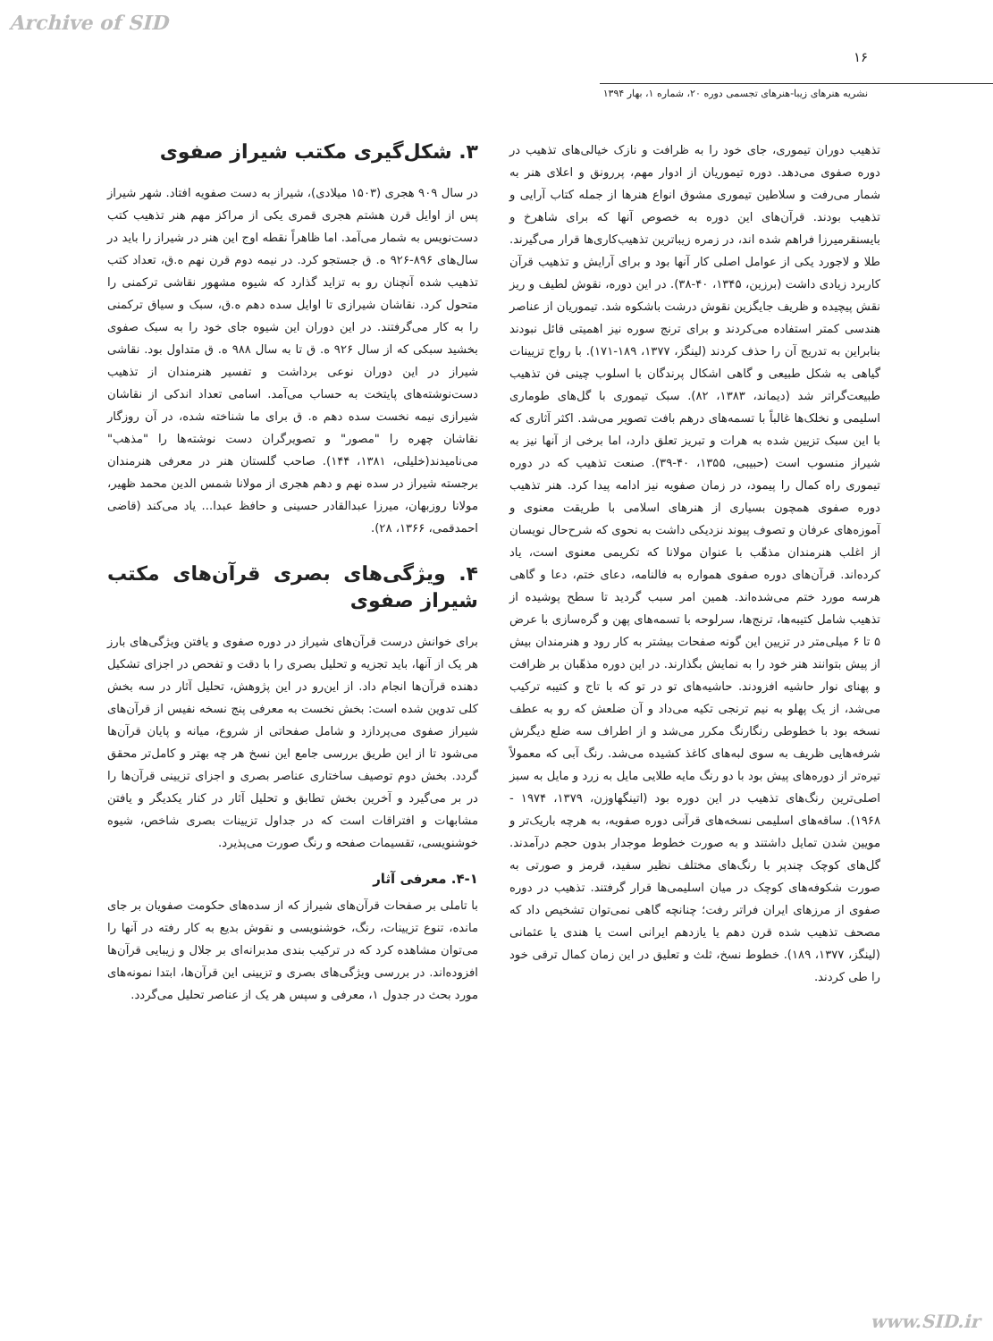Archive of SID
۱۶
نشریه هنرهای زیبا-هنرهای تجسمی دوره ۲۰، شماره ۱، بهار ۱۳۹۴
تذهیب دوران تیموری، جای خود را به ظرافت و نازک خیالی‌های تذهیب در دوره صفوی می‌دهد. دوره تیموریان از ادوار مهم، پررونق و اعلای هنر به شمار می‌رفت و سلاطین تیموری مشوق انواع هنرها از جمله کتاب آرایی و تذهیب بودند. قرآن‌های این دوره به خصوص آنها که برای شاهرخ و بایسنقرمیرزا فراهم شده اند، در زمره زیباترین تذهیب‌کاری‌ها قرار می‌گیرند. طلا و لاجورد یکی از عوامل اصلی کار آنها بود و برای آرایش و تذهیب قرآن کاربرد زیادی داشت (برزین، ۱۳۴۵، ۴۰-۳۸). در این دوره، نقوش لطیف و ریز نقش پیچیده و ظریف جایگزین نقوش درشت باشکوه شد. تیموریان از عناصر هندسی کمتر استفاده می‌کردند و برای ترنج سوره نیز اهمیتی قائل نبودند بنابراین به تدریج آن را حذف کردند (لینگز، ۱۳۷۷، ۱۸۹-۱۷۱). با رواج تزیینات گیاهی به شکل طبیعی و گاهی اشکال پرندگان با اسلوب چینی فن تذهیب طبیعت‌گراتر شد (دیماند، ۱۳۸۳، ۸۲). سبک تیموری با گل‌های طوماری اسلیمی و نخلک‌ها غالباً با تسمه‌های درهم بافت تصویر می‌شد. اکثر آثاری که با این سبک تزیین شده به هرات و تبریز تعلق دارد، اما برخی از آنها نیز به شیراز منسوب است (حبیبی، ۱۳۵۵، ۴۰-۳۹). صنعت تذهیب که در دوره تیموری راه کمال را پیمود، در زمان صفویه نیز ادامه پیدا کرد. هنر تذهیب دوره صفوی همچون بسیاری از هنرهای اسلامی با طریقت معنوی و آموزه‌های عرفان و تصوف پیوند نزدیکی داشت به نحوی که شرح‌حال نویسان از اغلب هنرمندان مذهّب با عنوان مولانا که تکریمی معنوی است، یاد کرده‌اند. قرآن‌های دوره صفوی همواره به فالنامه، دعای ختم، دعا و گاهی هرسه مورد ختم می‌شده‌اند. همین امر سبب گردید تا سطح پوشیده از تذهیب شامل کتیبه‌ها، ترنج‌ها، سرلوحه با تسمه‌های پهن و گره‌سازی با عرض ۵ تا ۶ میلی‌متر در تزیین این گونه صفحات بیشتر به کار رود و هنرمندان بیش از پیش بتوانند هنر خود را به نمایش بگذارند. در این دوره مذهّبان بر ظرافت و پهنای نوار حاشیه افزودند. حاشیه‌های تو در تو که با تاج و کتیبه ترکیب می‌شد، از یک پهلو به نیم ترنجی تکیه می‌داد و آن ضلعش که رو به عطف نسخه بود با خطوطی رنگارنگ مکرر می‌شد و از اطراف سه ضلع دیگرش شرفه‌هایی ظریف به سوی لبه‌های کاغذ کشیده می‌شد. رنگ آبی که معمولاً تیره‌تر از دوره‌های پیش بود با دو رنگ مایه طلایی مایل به زرد و مایل به سبز اصلی‌ترین رنگ‌های تذهیب در این دوره بود (اتینگهاوزن، ۱۳۷۹، ۱۹۷۴ - ۱۹۶۸). ساقه‌های اسلیمی نسخه‌های قرآنی دوره صفویه، به هرچه باریک‌تر و مویین شدن تمایل داشتند و به صورت خطوط موجدار بدون حجم درآمدند. گل‌های کوچک چندپر با رنگ‌های مختلف نظیر سفید، قرمز و صورتی به صورت شکوفه‌های کوچک در میان اسلیمی‌ها قرار گرفتند. تذهیب در دوره صفوی از مرزهای ایران فراتر رفت؛ چنانچه گاهی نمی‌توان تشخیص داد که مصحف تذهیب شده قرن دهم یا یازدهم ایرانی است یا هندی یا عثمانی (لینگز، ۱۳۷۷، ۱۸۹). خطوط نسخ، ثلث و تعلیق در این زمان کمال ترقی خود را طی کردند.
۳. شکل‌گیری مکتب شیراز صفوی
در سال ۹۰۹ هجری (۱۵۰۳ میلادی)، شیراز به دست صفویه افتاد. شهر شیراز پس از اوایل قرن هشتم هجری قمری یکی از مراکز مهم هنر تذهیب کتب دست‌نویس به شمار می‌آمد. اما ظاهراً نقطه اوج این هنر در شیراز را باید در سال‌های ۸۹۶-۹۲۶ ه. ق جستجو کرد. در نیمه دوم قرن نهم ه.ق، تعداد کتب تذهیب شده آنچنان رو به تزاید گذارد که شیوه مشهور نقاشی ترکمنی را متحول کرد. نقاشان شیرازی تا اوایل سده دهم ه.ق، سبک و سیاق ترکمنی را به کار می‌گرفتند. در این دوران این شیوه جای خود را به سبک صفوی بخشید سبکی که از سال ۹۲۶ ه. ق تا به سال ۹۸۸ ه. ق متداول بود. نقاشی شیراز در این دوران نوعی برداشت و تفسیر هنرمندان از تذهیب دست‌نوشته‌های پایتخت به حساب می‌آمد. اسامی تعداد اندکی از نقاشان شیرازی نیمه نخست سده دهم ه. ق برای ما شناخته شده، در آن روزگار نقاشان چهره را "مصور" و تصویرگران دست نوشته‌ها را "مذهب" می‌نامیدند(خلیلی، ۱۳۸۱، ۱۴۴). صاحب گلستان هنر در معرفی هنرمندان برجسته شیراز در سده نهم و دهم هجری از مولانا شمس الدین محمد ظهیر، مولانا روزبهان، میرزا عبدالقادر حسینی و حافظ عبدا... یاد می‌کند (قاضی احمدقمی، ۱۳۶۶، ۲۸).
۴. ویژگی‌های بصری قرآن‌های مکتب شیراز صفوی
برای خوانش درست قرآن‌های شیراز در دوره صفوی و یافتن ویژگی‌های بارز هر یک از آنها، باید تجزیه و تحلیل بصری را با دقت و تفحص در اجزای تشکیل دهنده قرآن‌ها انجام داد. از این‌رو در این پژوهش، تحلیل آثار در سه بخش کلی تدوین شده است: بخش نخست به معرفی پنج نسخه نفیس از قرآن‌های شیراز صفوی می‌پردازد و شامل صفحاتی از شروع، میانه و پایان قرآن‌ها می‌شود تا از این طریق بررسی جامع این نسخ هر چه بهتر و کامل‌تر محقق گردد. بخش دوم توصیف ساختاری عناصر بصری و اجزای تزیینی قرآن‌ها را در بر می‌گیرد و آخرین بخش تطابق و تحلیل آثار در کنار یکدیگر و یافتن مشابهات و افتراقات است که در جداول تزیینات بصری شاخص، شیوه خوشنویسی، تقسیمات صفحه و رنگ صورت می‌پذیرد.
۴-۱. معرفی آثار
با تاملی بر صفحات قرآن‌های شیراز که از سده‌های حکومت صفویان بر جای مانده، تنوع تزیینات، رنگ، خوشنویسی و نقوش بدیع به کار رفته در آنها را می‌توان مشاهده کرد که در ترکیب بندی مدبرانه‌ای بر جلال و زیبایی قرآن‌ها افزوده‌اند. در بررسی ویژگی‌های بصری و تزیینی این قرآن‌ها، ابتدا نمونه‌های مورد بحث در جدول ۱، معرفی و سپس هر یک از عناصر تحلیل می‌گردد.
www.SID.ir